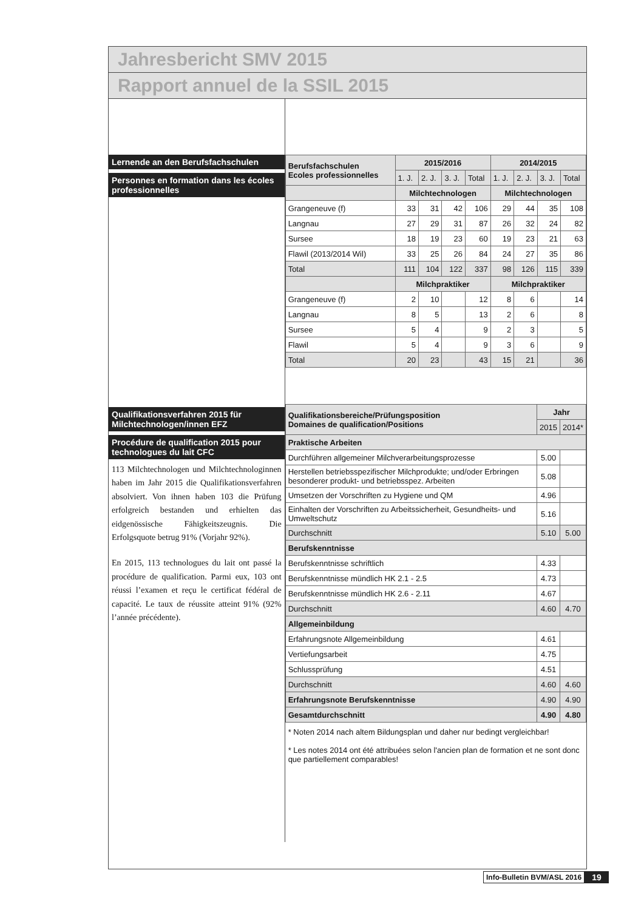Jahresbericht SMV 2015
Rapport annuel de la SSIL 2015
Lernende an den Berufsfachschulen
Personnes en formation dans les écoles professionnelles
Qualifikationsverfahren 2015 für Milchtechnologen/innen EFZ
Procédure de qualification 2015 pour technologues du lait CFC
113 Milchtechnologen und Milchtechnologinnen haben im Jahr 2015 die Qualifikationsverfahren absolviert. Von ihnen haben 103 die Prüfung erfolgreich bestanden und erhielten das eidgenössische Fähigkeitszeugnis. Die Erfolgsquote betrug 91% (Vorjahr 92%).
En 2015, 113 technologues du lait ont passé la procédure de qualification. Parmi eux, 103 ont réussi l’examen et reçu le certificat fédéral de capacité. Le taux de réussite atteint 91% (92% l’année précédente).
| Berufsfachschulen Ecoles professionnelles | 2015/2016 | | | | 2014/2015 | | | |
| --- | --- | --- | --- | --- | --- | --- | --- | --- |
| | 1. J. | 2. J. | 3. J. | Total | 1. J. | 2. J. | 3. J. | Total |
| | Milchtechnologen | | | | Milchtechnologen | | | |
| Grangeneuve (f) | 33 | 31 | 42 | 106 | 29 | 44 | 35 | 108 |
| Langnau | 27 | 29 | 31 | 87 | 26 | 32 | 24 | 82 |
| Sursee | 18 | 19 | 23 | 60 | 19 | 23 | 21 | 63 |
| Flawil (2013/2014 Wil) | 33 | 25 | 26 | 84 | 24 | 27 | 35 | 86 |
| Total | 111 | 104 | 122 | 337 | 98 | 126 | 115 | 339 |
| | Milchpraktiker | | | | Milchpraktiker | | | |
| Grangeneuve (f) | 2 | 10 | | 12 | 8 | 6 | | 14 |
| Langnau | 8 | 5 | | 13 | 2 | 6 | | 8 |
| Sursee | 5 | 4 | | 9 | 2 | 3 | | 5 |
| Flawil | 5 | 4 | | 9 | 3 | 6 | | 9 |
| Total | 20 | 23 | | 43 | 15 | 21 | | 36 |
| Qualifikationsbereiche/Prüfungsposition Domaines de qualification/Positions | Jahr | |
| --- | --- | --- |
| | 2015 | 2014* |
| Praktische Arbeiten | | |
| Durchführen allgemeiner Milchverarbeitungsprozesse | 5.00 | |
| Herstellen betriebsspezifischer Milchprodukte; und/oder Erbringen besonderer produkt- und betriebsspez. Arbeiten | 5.08 | |
| Umsetzen der Vorschriften zu Hygiene und QM | 4.96 | |
| Einhalten der Vorschriften zu Arbeitssicherheit, Gesundheits- und Umweltschutz | 5.16 | |
| Durchschnitt | 5.10 | 5.00 |
| Berufskenntnisse | | |
| Berufskenntnisse schriftlich | 4.33 | |
| Berufskenntnisse mündlich HK 2.1 - 2.5 | 4.73 | |
| Berufskenntnisse mündlich HK 2.6 - 2.11 | 4.67 | |
| Durchschnitt | 4.60 | 4.70 |
| Allgemeinbildung | | |
| Erfahrungsnote Allgemeinbildung | 4.61 | |
| Vertiefungsarbeit | 4.75 | |
| Schlussprüfung | 4.51 | |
| Durchschnitt | 4.60 | 4.60 |
| Erfahrungsnote Berufskenntnisse | 4.90 | 4.90 |
| Gesamtdurchschnitt | 4.90 | 4.80 |
* Noten 2014 nach altem Bildungsplan und daher nur bedingt vergleichbar!
* Les notes 2014 ont été attribuées selon l'ancien plan de formation et ne sont donc que partiellement comparables!
Info-Bulletin BVM/ASL 2016 19